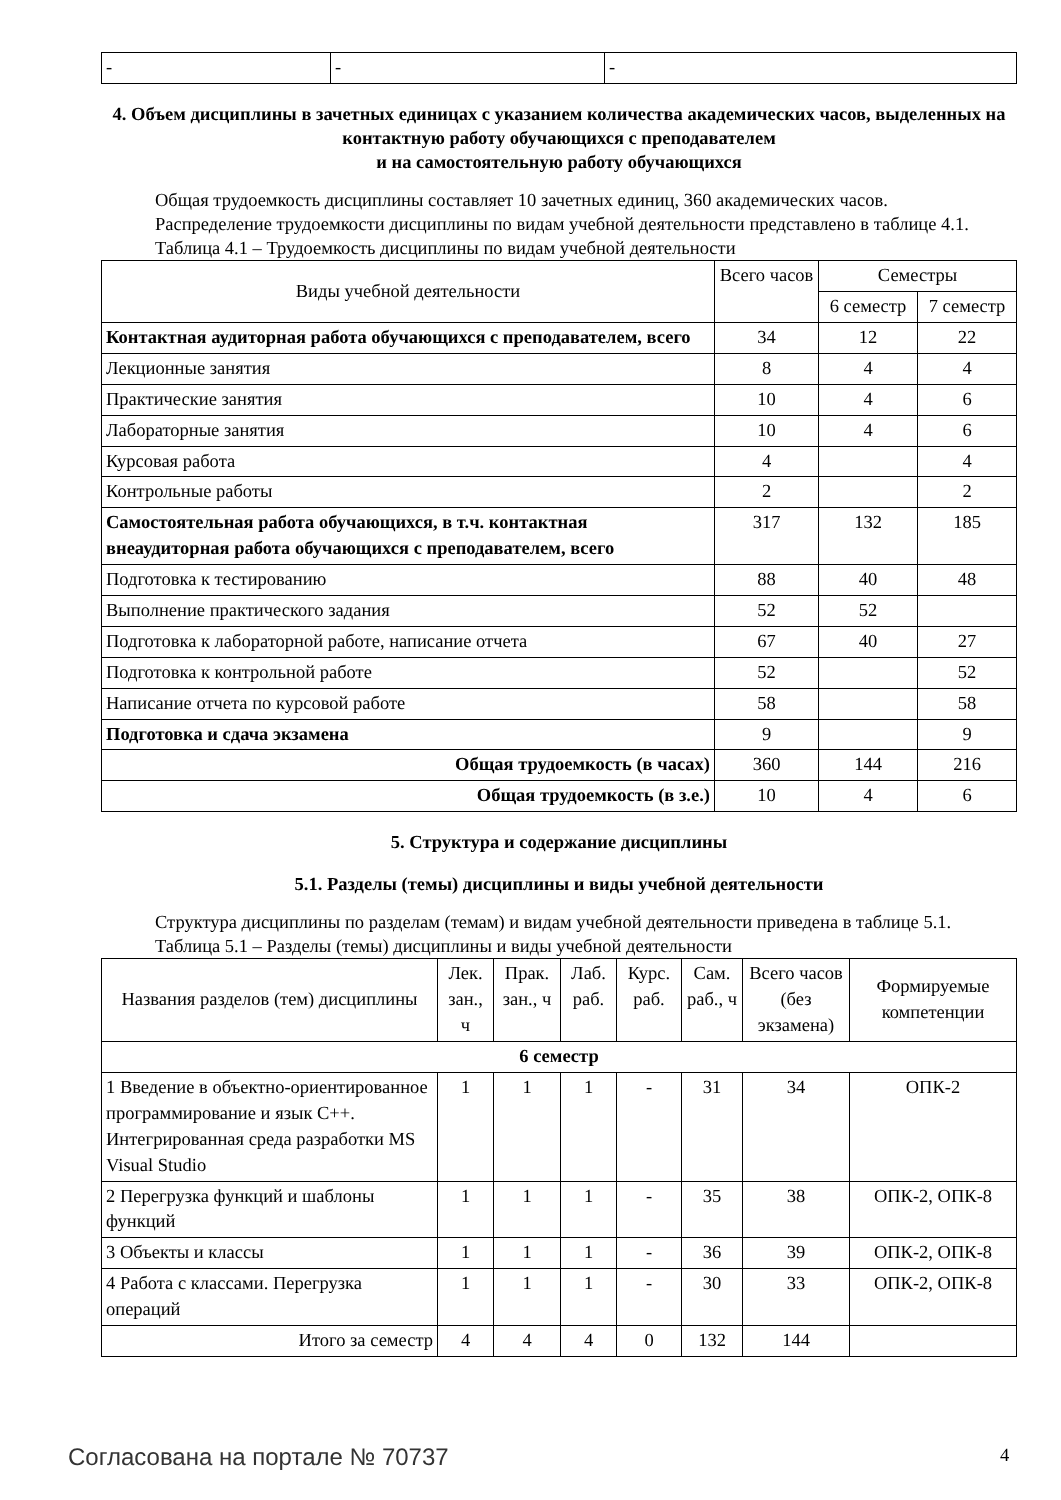| - | - | - |
4. Объем дисциплины в зачетных единицах с указанием количества академических часов, выделенных на контактную работу обучающихся с преподавателем
и на самостоятельную работу обучающихся
Общая трудоемкость дисциплины составляет 10 зачетных единиц, 360 академических часов.
Распределение трудоемкости дисциплины по видам учебной деятельности представлено в таблице 4.1.
Таблица 4.1 – Трудоемкость дисциплины по видам учебной деятельности
| Виды учебной деятельности | Всего часов | Семестры | |
| --- | --- | --- | --- |
| | | 6 семестр | 7 семестр |
| Контактная аудиторная работа обучающихся с преподавателем, всего | 34 | 12 | 22 |
| Лекционные занятия | 8 | 4 | 4 |
| Практические занятия | 10 | 4 | 6 |
| Лабораторные занятия | 10 | 4 | 6 |
| Курсовая работа | 4 | | 4 |
| Контрольные работы | 2 | | 2 |
| Самостоятельная работа обучающихся, в т.ч. контактная внеаудиторная работа обучающихся с преподавателем, всего | 317 | 132 | 185 |
| Подготовка к тестированию | 88 | 40 | 48 |
| Выполнение практического задания | 52 | 52 | |
| Подготовка к лабораторной работе, написание отчета | 67 | 40 | 27 |
| Подготовка к контрольной работе | 52 | | 52 |
| Написание отчета по курсовой работе | 58 | | 58 |
| Подготовка и сдача экзамена | 9 | | 9 |
| Общая трудоемкость (в часах) | 360 | 144 | 216 |
| Общая трудоемкость (в з.е.) | 10 | 4 | 6 |
5. Структура и содержание дисциплины
5.1. Разделы (темы) дисциплины и виды учебной деятельности
Структура дисциплины по разделам (темам) и видам учебной деятельности приведена в таблице 5.1.
Таблица 5.1 – Разделы (темы) дисциплины и виды учебной деятельности
| Названия разделов (тем) дисциплины | Лек. зан., ч | Прак. зан., ч | Лаб. раб. | Курс. раб. | Сам. раб., ч | Всего часов (без экзамена) | Формируемые компетенции |
| --- | --- | --- | --- | --- | --- | --- | --- |
| 6 семестр | | | | | | | |
| 1 Введение в объектно-ориентированное программирование и язык С++. Интегрированная среда разработки MS Visual Studio | 1 | 1 | 1 | - | 31 | 34 | ОПК-2 |
| 2 Перегрузка функций и шаблоны функций | 1 | 1 | 1 | - | 35 | 38 | ОПК-2, ОПК-8 |
| 3 Объекты и классы | 1 | 1 | 1 | - | 36 | 39 | ОПК-2, ОПК-8 |
| 4 Работа с классами. Перегрузка операций | 1 | 1 | 1 | - | 30 | 33 | ОПК-2, ОПК-8 |
| Итого за семестр | 4 | 4 | 4 | 0 | 132 | 144 | |
Согласована на портале № 70737 4